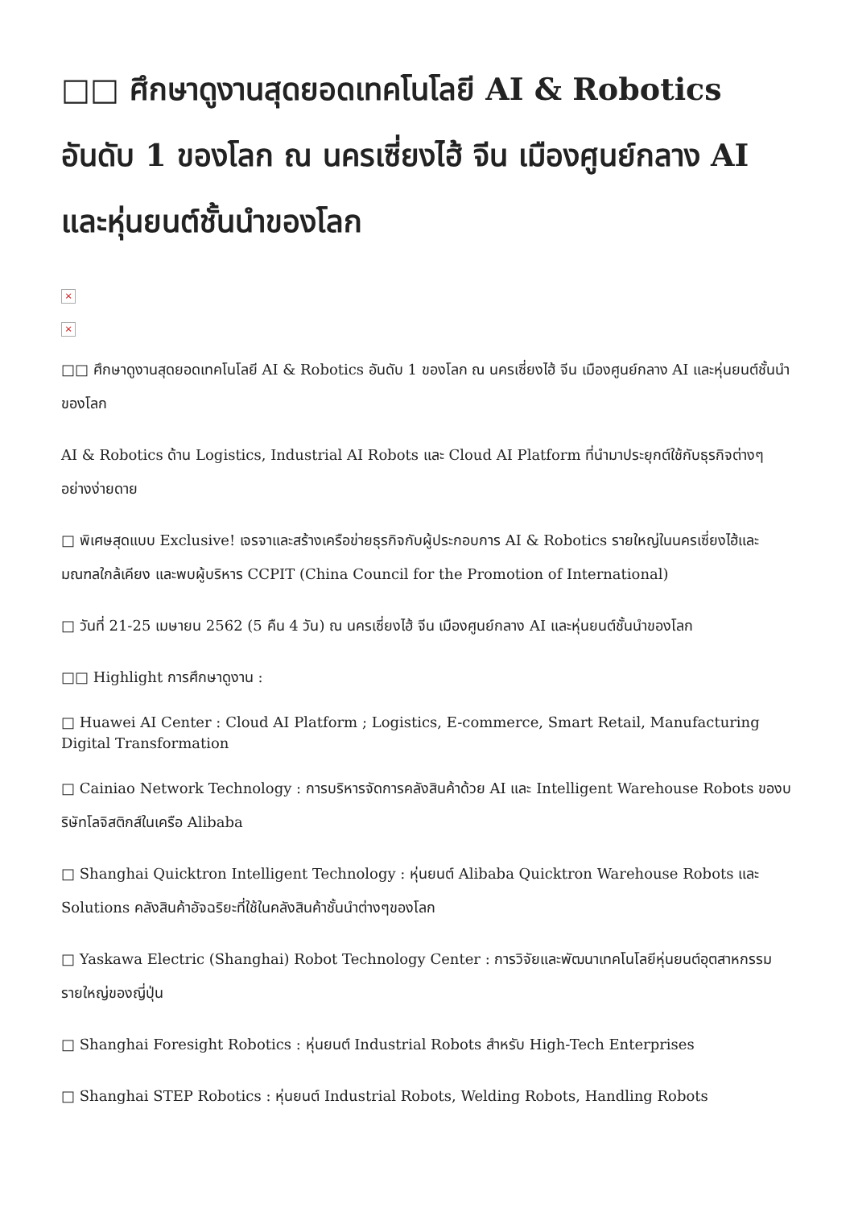□□ ศึกษาดูงานสุดยอดเทคโนโลยี AI & Robotics อันดับ 1 ของโลก ณ นครเซี่ยงไฮ้ จีน เมืองศูนย์กลาง AI และหุ่นยนต์ชั้นนำของโลก
×
×
□□ ศึกษาดูงานสุดยอดเทคโนโลยี AI & Robotics อันดับ 1 ของโลก ณ นครเซี่ยงไฮ้ จีน เมืองศูนย์กลาง AI และหุ่นยนต์ชั้นนำของโลก
AI & Robotics ด้าน Logistics, Industrial AI Robots และ Cloud AI Platform ที่นำมาประยุกต์ใช้กับธุรกิจต่างๆ อย่างง่ายดาย
□ พิเศษสุดแบบ Exclusive! เจรจาและสร้างเครือข่ายธุรกิจกับผู้ประกอบการ AI & Robotics รายใหญ่ในนครเซี่ยงไฮ้และมณฑลใกล้เคียง และพบผู้บริหาร CCPIT (China Council for the Promotion of International)
□ วันที่ 21-25 เมษายน 2562 (5 คืน 4 วัน) ณ นครเซี่ยงไฮ้ จีน เมืองศูนย์กลาง AI และหุ่นยนต์ชั้นนำของโลก
□□ Highlight การศึกษาดูงาน :
□ Huawei AI Center : Cloud AI Platform ; Logistics, E-commerce, Smart Retail, Manufacturing Digital Transformation
□ Cainiao Network Technology : การบริหารจัดการคลังสินค้าด้วย AI และ Intelligent Warehouse Robots ของบริษัทโลจิสติกส์ในเครือ Alibaba
□ Shanghai Quicktron Intelligent Technology : หุ่นยนต์ Alibaba Quicktron Warehouse Robots และ Solutions คลังสินค้าอัจฉริยะที่ใช้ในคลังสินค้าชั้นนำต่างๆของโลก
□ Yaskawa Electric (Shanghai) Robot Technology Center : การวิจัยและพัฒนาเทคโนโลยีหุ่นยนต์อุตสาหกรรมรายใหญ่ของญี่ปุ่น
□ Shanghai Foresight Robotics : หุ่นยนต์ Industrial Robots สำหรับ High-Tech Enterprises
□ Shanghai STEP Robotics : หุ่นยนต์ Industrial Robots, Welding Robots, Handling Robots